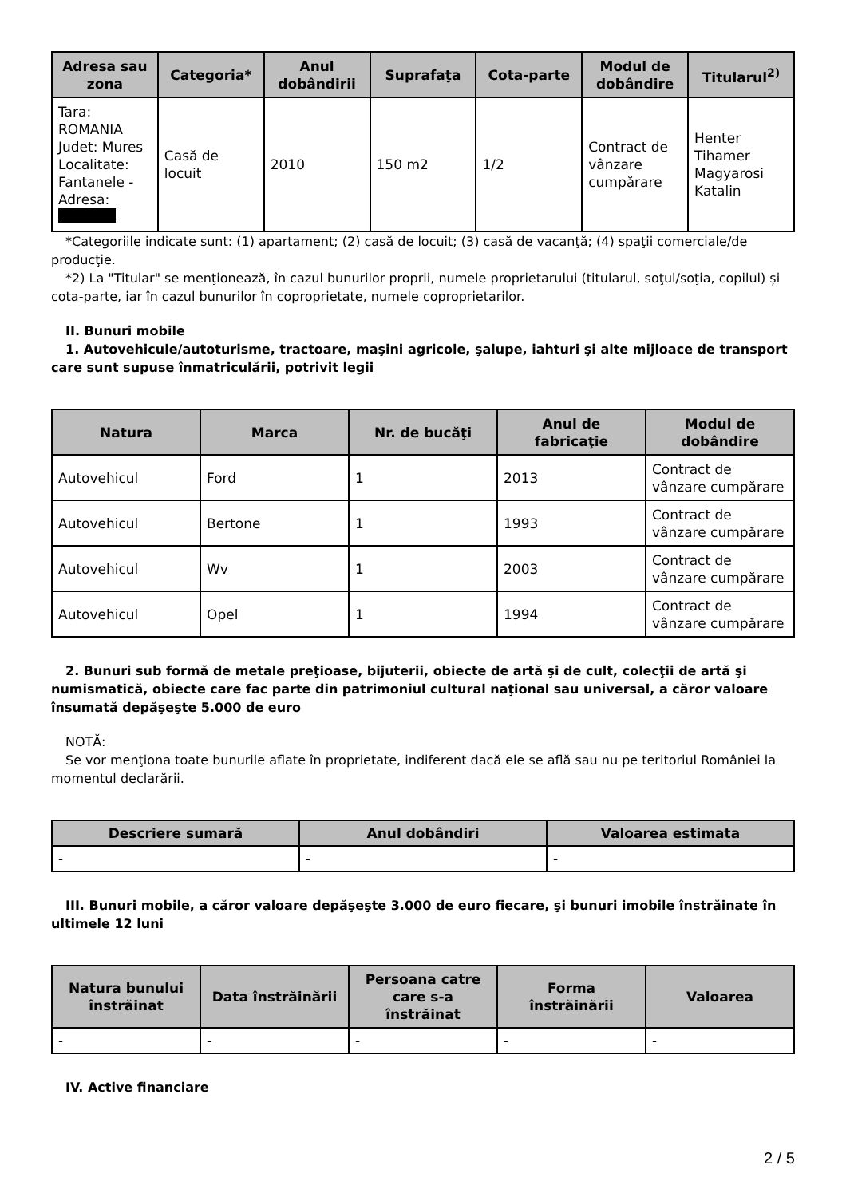| Adresa sau zona | Categoria* | Anul dobândirii | Suprafaţa | Cota-parte | Modul de dobândire | Titularul<sup>2)</sup> |
| --- | --- | --- | --- | --- | --- | --- |
| Tara: ROMANIA Judet: Mures Localitate: Fantanele - Adresa: | Casă de locuit | 2010 | 150 m2 | 1/2 | Contract de vânzare cumpărare | Henter Tihamer Magyarosi Katalin |
*Categoriile indicate sunt: (1) apartament; (2) casă de locuit; (3) casă de vacanţă; (4) spaţii comerciale/de producţie.
*2) La "Titular" se menţionează, în cazul bunurilor proprii, numele proprietarului (titularul, soţul/soţia, copilul) și cota-parte, iar în cazul bunurilor în coproprietate, numele coproprietarilor.
II. Bunuri mobile
1. Autovehicule/autoturisme, tractoare, maşini agricole, şalupe, iahturi şi alte mijloace de transport care sunt supuse înmatriculării, potrivit legii
| Natura | Marca | Nr. de bucăţi | Anul de fabricaţie | Modul de dobândire |
| --- | --- | --- | --- | --- |
| Autovehicul | Ford | 1 | 2013 | Contract de vânzare cumpărare |
| Autovehicul | Bertone | 1 | 1993 | Contract de vânzare cumpărare |
| Autovehicul | Wv | 1 | 2003 | Contract de vânzare cumpărare |
| Autovehicul | Opel | 1 | 1994 | Contract de vânzare cumpărare |
2. Bunuri sub formă de metale preţioase, bijuterii, obiecte de artă şi de cult, colecţii de artă şi numismatică, obiecte care fac parte din patrimoniul cultural naţional sau universal, a căror valoare însumată depăşeşte 5.000 de euro
NOTĂ:
Se vor menţiona toate bunurile aflate în proprietate, indiferent dacă ele se află sau nu pe teritoriul României la momentul declarării.
| Descriere sumară | Anul dobândiri | Valoarea estimata |
| --- | --- | --- |
| - | - | - |
III. Bunuri mobile, a căror valoare depăşeşte 3.000 de euro fiecare, şi bunuri imobile înstrăinate în ultimele 12 luni
| Natura bunului înstrăinat | Data înstrăinării | Persoana catre care s-a înstrăinat | Forma înstrăinării | Valoarea |
| --- | --- | --- | --- | --- |
| - | - | - | - | - |
IV. Active financiare
2 / 5